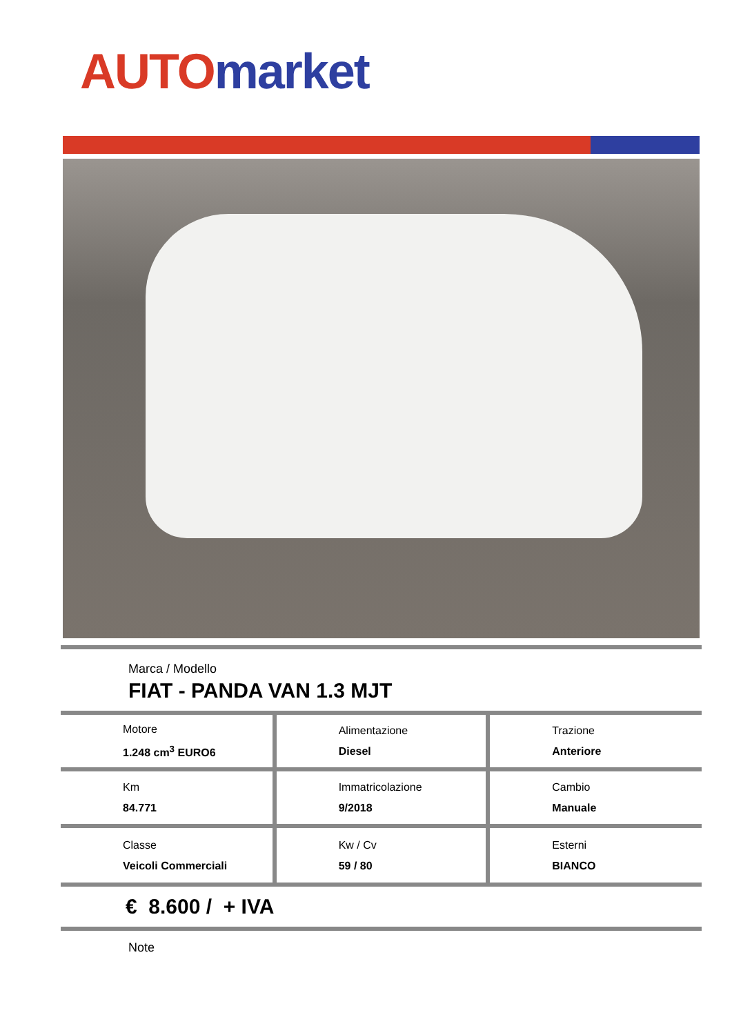AUTO market
Marca / Modello
FIAT - PANDA VAN 1.3 MJT
| Motore 1.248 cm<sup>3</sup> EURO6 | Alimentazione Diesel | Trazione Anteriore |
| Km 84.771 | Immatricolazione 9/2018 | Cambio Manuale |
| Classe Veicoli Commerciali | Kw / Cv 59 / 80 | Esterni BIANCO |
€ 8.600 / + IVA
Note